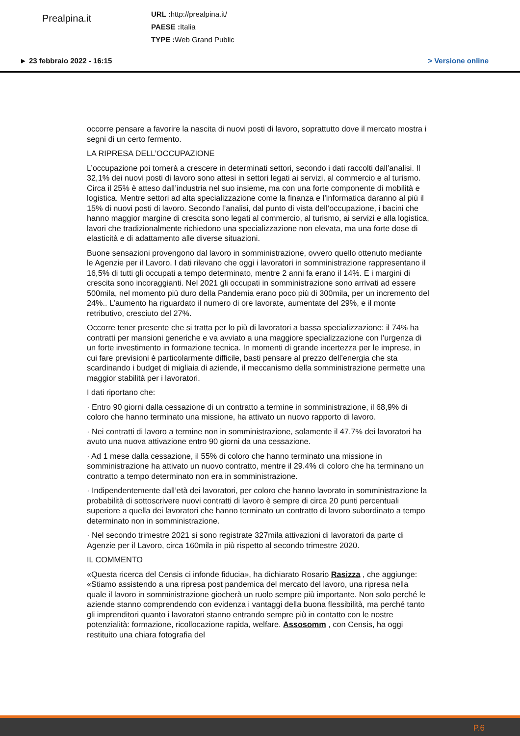Prealpina.it
URL : http://prealpina.it/
PAESE : Italia
TYPE : Web Grand Public
► 23 febbraio 2022 - 16:15 > Versione online
occorre pensare a favorire la nascita di nuovi posti di lavoro, soprattutto dove il mercato mostra i segni di un certo fermento.
LA RIPRESA DELL’OCCUPAZIONE
L’occupazione poi tornerà a crescere in determinati settori, secondo i dati raccolti dall’analisi. Il 32,1% dei nuovi posti di lavoro sono attesi in settori legati ai servizi, al commercio e al turismo. Circa il 25% è atteso dall’industria nel suo insieme, ma con una forte componente di mobilità e logistica. Mentre settori ad alta specializzazione come la finanza e l’informatica daranno al più il 15% di nuovi posti di lavoro. Secondo l’analisi, dal punto di vista dell’occupazione, i bacini che hanno maggior margine di crescita sono legati al commercio, al turismo, ai servizi e alla logistica, lavori che tradizionalmente richiedono una specializzazione non elevata, ma una forte dose di elasticità e di adattamento alle diverse situazioni.
Buone sensazioni provengono dal lavoro in somministrazione, ovvero quello ottenuto mediante le Agenzie per il Lavoro. I dati rilevano che oggi i lavoratori in somministrazione rappresentano il 16,5% di tutti gli occupati a tempo determinato, mentre 2 anni fa erano il 14%. E i margini di crescita sono incoraggianti. Nel 2021 gli occupati in somministrazione sono arrivati ad essere 500mila, nel momento più duro della Pandemia erano poco più di 300mila, per un incremento del 24%.. L’aumento ha riguardato il numero di ore lavorate, aumentate del 29%, e il monte retributivo, cresciuto del 27%.
Occorre tener presente che si tratta per lo più di lavoratori a bassa specializzazione: il 74% ha contratti per mansioni generiche e va avviato a una maggiore specializzazione con l’urgenza di un forte investimento in formazione tecnica. In momenti di grande incertezza per le imprese, in cui fare previsioni è particolarmente difficile, basti pensare al prezzo dell’energia che sta scardinando i budget di migliaia di aziende, il meccanismo della somministrazione permette una maggior stabilità per i lavoratori.
I dati riportano che:
· Entro 90 giorni dalla cessazione di un contratto a termine in somministrazione, il 68,9% di coloro che hanno terminato una missione, ha attivato un nuovo rapporto di lavoro.
· Nei contratti di lavoro a termine non in somministrazione, solamente il 47.7% dei lavoratori ha avuto una nuova attivazione entro 90 giorni da una cessazione.
· Ad 1 mese dalla cessazione, il 55% di coloro che hanno terminato una missione in somministrazione ha attivato un nuovo contratto, mentre il 29.4% di coloro che ha terminano un contratto a tempo determinato non era in somministrazione.
· Indipendentemente dall’età dei lavoratori, per coloro che hanno lavorato in somministrazione la probabilità di sottoscrivere nuovi contratti di lavoro è sempre di circa 20 punti percentuali superiore a quella dei lavoratori che hanno terminato un contratto di lavoro subordinato a tempo determinato non in somministrazione.
· Nel secondo trimestre 2021 si sono registrate 327mila attivazioni di lavoratori da parte di Agenzie per il Lavoro, circa 160mila in più rispetto al secondo trimestre 2020.
IL COMMENTO
«Questa ricerca del Censis ci infonde fiducia», ha dichiarato Rosario Rasizza , che aggiunge: «Stiamo assistendo a una ripresa post pandemica del mercato del lavoro, una ripresa nella quale il lavoro in somministrazione giocherà un ruolo sempre più importante. Non solo perché le aziende stanno comprendendo con evidenza i vantaggi della buona flessibilità, ma perché tanto gli imprenditori quanto i lavoratori stanno entrando sempre più in contatto con le nostre potenzialità: formazione, ricollocazione rapida, welfare. Assosomm , con Censis, ha oggi restituito una chiara fotografia del
P.6